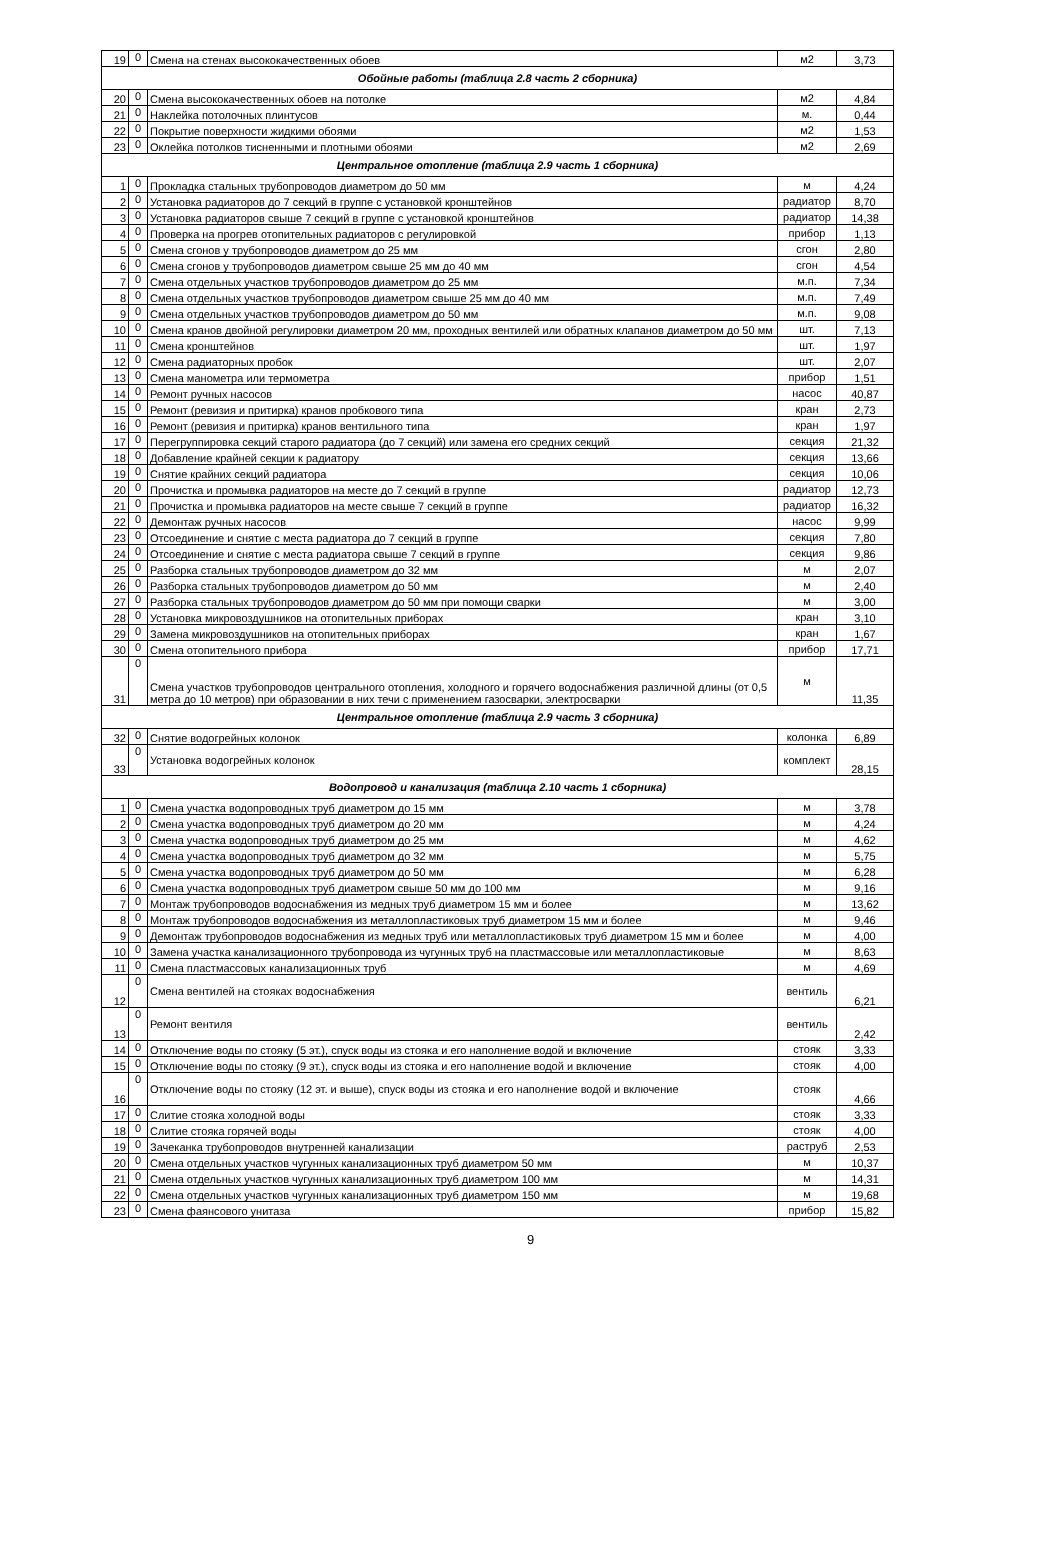| 19 | 0 | Смена на стенах высококачественных обоев | м2 | 3,73 |
| Обойные работы (таблица 2.8 часть 2 сборника) | | | | |
| 20 | 0 | Смена высококачественных обоев на потолке | м2 | 4,84 |
| 21 | 0 | Наклейка потолочных плинтусов | м. | 0,44 |
| 22 | 0 | Покрытие поверхности жидкими обоями | м2 | 1,53 |
| 23 | 0 | Оклейка потолков тисненными и плотными обоями | м2 | 2,69 |
| Центральное отопление (таблица 2.9 часть 1 сборника) | | | | |
| 1 | 0 | Прокладка стальных трубопроводов диаметром до 50 мм | м | 4,24 |
| 2 | 0 | Установка радиаторов до 7 секций в группе с установкой кронштейнов | радиатор | 8,70 |
| 3 | 0 | Установка радиаторов свыше 7 секций в группе с установкой кронштейнов | радиатор | 14,38 |
| 4 | 0 | Проверка на прогрев отопительных радиаторов с регулировкой | прибор | 1,13 |
| 5 | 0 | Смена сгонов у трубопроводов диаметром до 25 мм | сгон | 2,80 |
| 6 | 0 | Смена сгонов у трубопроводов диаметром свыше 25 мм до 40 мм | сгон | 4,54 |
| 7 | 0 | Смена отдельных участков трубопроводов диаметром до 25 мм | м.п. | 7,34 |
| 8 | 0 | Смена отдельных участков трубопроводов диаметром свыше 25 мм до 40 мм | м.п. | 7,49 |
| 9 | 0 | Смена отдельных участков трубопроводов диаметром до 50 мм | м.п. | 9,08 |
| 10 | 0 | Смена кранов двойной регулировки диаметром 20 мм, проходных вентилей или обратных клапанов диаметром до 50 мм | шт. | 7,13 |
| 11 | 0 | Смена кронштейнов | шт. | 1,97 |
| 12 | 0 | Смена радиаторных пробок | шт. | 2,07 |
| 13 | 0 | Смена манометра или термометра | прибор | 1,51 |
| 14 | 0 | Ремонт ручных насосов | насос | 40,87 |
| 15 | 0 | Ремонт (ревизия и притирка) кранов пробкового типа | кран | 2,73 |
| 16 | 0 | Ремонт (ревизия и притирка) кранов вентильного типа | кран | 1,97 |
| 17 | 0 | Перегруппировка секций старого радиатора (до 7 секций) или замена его средних секций | секция | 21,32 |
| 18 | 0 | Добавление крайней секции к радиатору | секция | 13,66 |
| 19 | 0 | Снятие крайних секций радиатора | секция | 10,06 |
| 20 | 0 | Прочистка и промывка радиаторов на месте до 7 секций в группе | радиатор | 12,73 |
| 21 | 0 | Прочистка и промывка радиаторов на месте свыше 7 секций в группе | радиатор | 16,32 |
| 22 | 0 | Демонтаж ручных насосов | насос | 9,99 |
| 23 | 0 | Отсоединение и снятие с места радиатора до 7 секций в группе | секция | 7,80 |
| 24 | 0 | Отсоединение и снятие с места радиатора свыше 7 секций в группе | секция | 9,86 |
| 25 | 0 | Разборка стальных трубопроводов диаметром до 32 мм | м | 2,07 |
| 26 | 0 | Разборка стальных трубопроводов диаметром до 50 мм | м | 2,40 |
| 27 | 0 | Разборка стальных трубопроводов диаметром до 50 мм при помощи сварки | м | 3,00 |
| 28 | 0 | Установка микровоздушников на отопительных приборах | кран | 3,10 |
| 29 | 0 | Замена микровоздушников на отопительных приборах | кран | 1,67 |
| 30 | 0 | Смена отопительного прибора | прибор | 17,71 |
| 31 | 0 | Смена участков трубопроводов центрального отопления, холодного и горячего водоснабжения различной длины (от 0,5 метра до 10 метров) при образовании в них течи с применением газосварки, электросварки | м | 11,35 |
| Центральное отопление (таблица 2.9 часть 3 сборника) | | | | |
| 32 | 0 | Снятие водогрейных колонок | колонка | 6,89 |
| 33 | 0 | Установка водогрейных колонок | комплект | 28,15 |
| Водопровод и канализация (таблица 2.10 часть 1 сборника) | | | | |
| 1 | 0 | Смена участка водопроводных труб диаметром до 15 мм | м | 3,78 |
| 2 | 0 | Смена участка водопроводных труб диаметром до 20 мм | м | 4,24 |
| 3 | 0 | Смена участка водопроводных труб диаметром до 25 мм | м | 4,62 |
| 4 | 0 | Смена участка водопроводных труб диаметром до 32 мм | м | 5,75 |
| 5 | 0 | Смена участка водопроводных труб диаметром до 50 мм | м | 6,28 |
| 6 | 0 | Смена участка водопроводных труб диаметром свыше 50 мм до 100 мм | м | 9,16 |
| 7 | 0 | Монтаж трубопроводов водоснабжения из медных труб диаметром 15 мм и более | м | 13,62 |
| 8 | 0 | Монтаж трубопроводов водоснабжения из металлопластиковых труб диаметром 15 мм и более | м | 9,46 |
| 9 | 0 | Демонтаж трубопроводов водоснабжения из медных труб или металлопластиковых труб диаметром 15 мм и более | м | 4,00 |
| 10 | 0 | Замена участка канализационного трубопровода из чугунных труб на пластмассовые или металлопластиковые | м | 8,63 |
| 11 | 0 | Смена пластмассовых канализационных труб | м | 4,69 |
| 12 | 0 | Смена вентилей на стояках водоснабжения | вентиль | 6,21 |
| 13 | 0 | Ремонт вентиля | вентиль | 2,42 |
| 14 | 0 | Отключение воды по стояку (5 эт.), спуск воды из стояка и его наполнение водой и включение | стояк | 3,33 |
| 15 | 0 | Отключение воды по стояку (9 эт.), спуск воды из стояка и его наполнение водой и включение | стояк | 4,00 |
| 16 | 0 | Отключение воды по стояку (12 эт. и выше), спуск воды из стояка и его наполнение водой и включение | стояк | 4,66 |
| 17 | 0 | Слитие стояка холодной воды | стояк | 3,33 |
| 18 | 0 | Слитие стояка горячей воды | стояк | 4,00 |
| 19 | 0 | Зачеканка трубопроводов внутренней канализации | раструб | 2,53 |
| 20 | 0 | Смена отдельных участков чугунных канализационных труб диаметром 50 мм | м | 10,37 |
| 21 | 0 | Смена отдельных участков чугунных канализационных труб диаметром 100 мм | м | 14,31 |
| 22 | 0 | Смена отдельных участков чугунных канализационных труб диаметром 150 мм | м | 19,68 |
| 23 | 0 | Смена фаянсового унитаза | прибор | 15,82 |
9